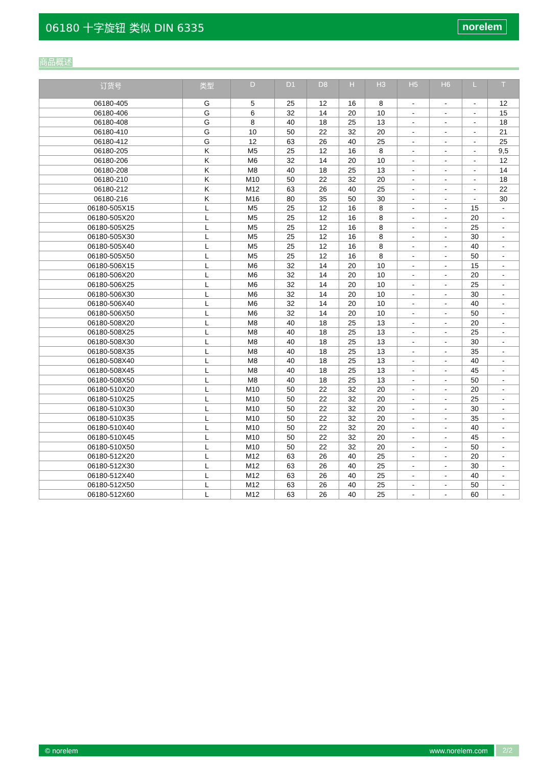06180 十字旋钮 类似 DIN 6335 norelem
商品概述
| 订货号 | 类型 | D | D1 | D8 | H | H3 | H5 | H6 | L | T |
| --- | --- | --- | --- | --- | --- | --- | --- | --- | --- | --- |
| 06180-405 | G | 5 | 25 | 12 | 16 | 8 | - | - | - | 12 |
| 06180-406 | G | 6 | 32 | 14 | 20 | 10 | - | - | - | 15 |
| 06180-408 | G | 8 | 40 | 18 | 25 | 13 | - | - | - | 18 |
| 06180-410 | G | 10 | 50 | 22 | 32 | 20 | - | - | - | 21 |
| 06180-412 | G | 12 | 63 | 26 | 40 | 25 | - | - | - | 25 |
| 06180-205 | K | M5 | 25 | 12 | 16 | 8 | - | - | - | 9,5 |
| 06180-206 | K | M6 | 32 | 14 | 20 | 10 | - | - | - | 12 |
| 06180-208 | K | M8 | 40 | 18 | 25 | 13 | - | - | - | 14 |
| 06180-210 | K | M10 | 50 | 22 | 32 | 20 | - | - | - | 18 |
| 06180-212 | K | M12 | 63 | 26 | 40 | 25 | - | - | - | 22 |
| 06180-216 | K | M16 | 80 | 35 | 50 | 30 | - | - | - | 30 |
| 06180-505X15 | L | M5 | 25 | 12 | 16 | 8 | - | - | 15 | - |
| 06180-505X20 | L | M5 | 25 | 12 | 16 | 8 | - | - | 20 | - |
| 06180-505X25 | L | M5 | 25 | 12 | 16 | 8 | - | - | 25 | - |
| 06180-505X30 | L | M5 | 25 | 12 | 16 | 8 | - | - | 30 | - |
| 06180-505X40 | L | M5 | 25 | 12 | 16 | 8 | - | - | 40 | - |
| 06180-505X50 | L | M5 | 25 | 12 | 16 | 8 | - | - | 50 | - |
| 06180-506X15 | L | M6 | 32 | 14 | 20 | 10 | - | - | 15 | - |
| 06180-506X20 | L | M6 | 32 | 14 | 20 | 10 | - | - | 20 | - |
| 06180-506X25 | L | M6 | 32 | 14 | 20 | 10 | - | - | 25 | - |
| 06180-506X30 | L | M6 | 32 | 14 | 20 | 10 | - | - | 30 | - |
| 06180-506X40 | L | M6 | 32 | 14 | 20 | 10 | - | - | 40 | - |
| 06180-506X50 | L | M6 | 32 | 14 | 20 | 10 | - | - | 50 | - |
| 06180-508X20 | L | M8 | 40 | 18 | 25 | 13 | - | - | 20 | - |
| 06180-508X25 | L | M8 | 40 | 18 | 25 | 13 | - | - | 25 | - |
| 06180-508X30 | L | M8 | 40 | 18 | 25 | 13 | - | - | 30 | - |
| 06180-508X35 | L | M8 | 40 | 18 | 25 | 13 | - | - | 35 | - |
| 06180-508X40 | L | M8 | 40 | 18 | 25 | 13 | - | - | 40 | - |
| 06180-508X45 | L | M8 | 40 | 18 | 25 | 13 | - | - | 45 | - |
| 06180-508X50 | L | M8 | 40 | 18 | 25 | 13 | - | - | 50 | - |
| 06180-510X20 | L | M10 | 50 | 22 | 32 | 20 | - | - | 20 | - |
| 06180-510X25 | L | M10 | 50 | 22 | 32 | 20 | - | - | 25 | - |
| 06180-510X30 | L | M10 | 50 | 22 | 32 | 20 | - | - | 30 | - |
| 06180-510X35 | L | M10 | 50 | 22 | 32 | 20 | - | - | 35 | - |
| 06180-510X40 | L | M10 | 50 | 22 | 32 | 20 | - | - | 40 | - |
| 06180-510X45 | L | M10 | 50 | 22 | 32 | 20 | - | - | 45 | - |
| 06180-510X50 | L | M10 | 50 | 22 | 32 | 20 | - | - | 50 | - |
| 06180-512X20 | L | M12 | 63 | 26 | 40 | 25 | - | - | 20 | - |
| 06180-512X30 | L | M12 | 63 | 26 | 40 | 25 | - | - | 30 | - |
| 06180-512X40 | L | M12 | 63 | 26 | 40 | 25 | - | - | 40 | - |
| 06180-512X50 | L | M12 | 63 | 26 | 40 | 25 | - | - | 50 | - |
| 06180-512X60 | L | M12 | 63 | 26 | 40 | 25 | - | - | 60 | - |
© norelem www.norelem.com
2/2